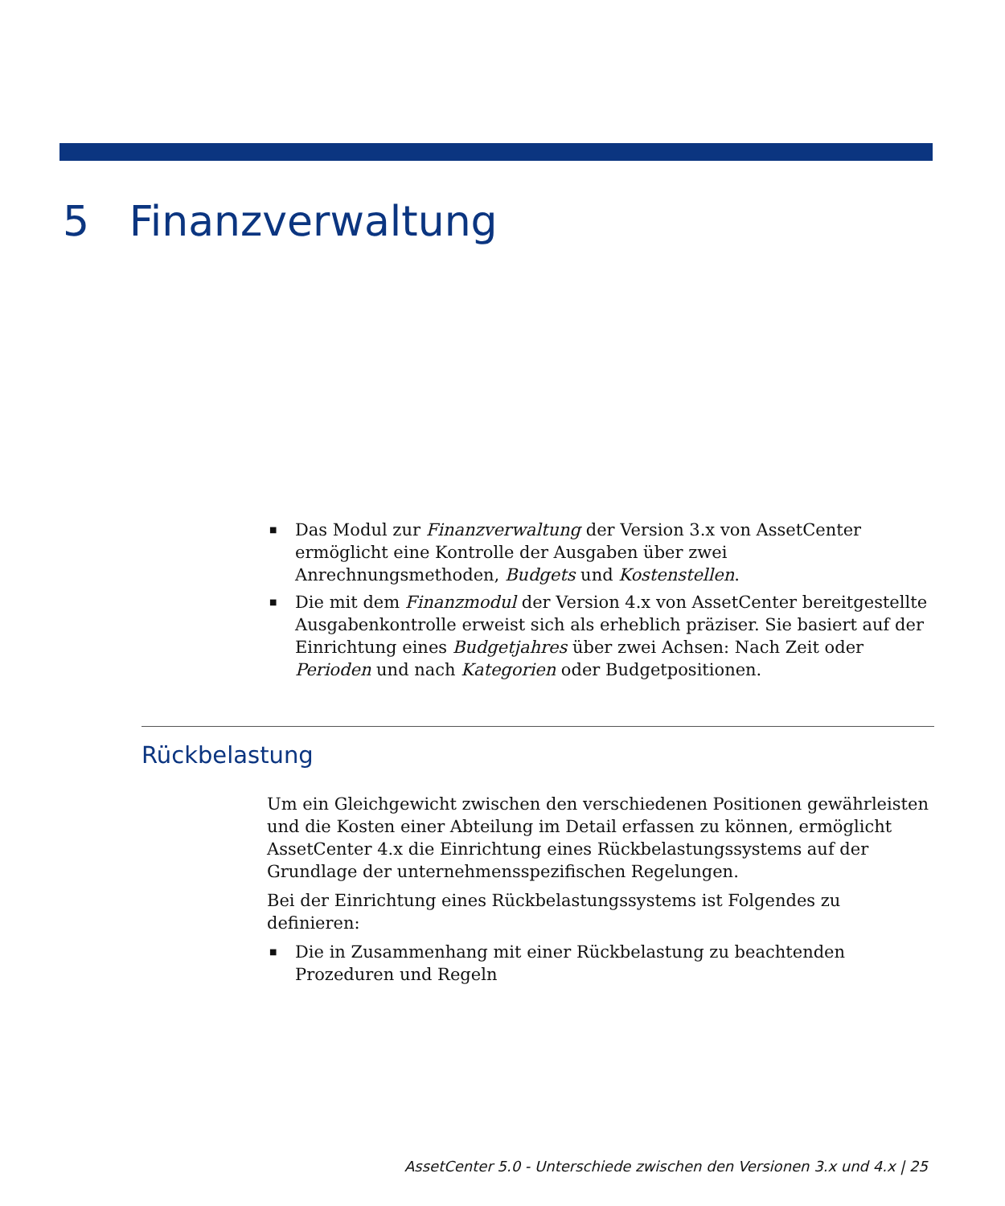5 Finanzverwaltung
■ Das Modul zur Finanzverwaltung der Version 3.x von AssetCenter ermöglicht eine Kontrolle der Ausgaben über zwei Anrechnungsmethoden, Budgets und Kostenstellen.
■ Die mit dem Finanzmodul der Version 4.x von AssetCenter bereitgestellte Ausgabenkontrolle erweist sich als erheblich präziser. Sie basiert auf der Einrichtung eines Budgetjahres über zwei Achsen: Nach Zeit oder Perioden und nach Kategorien oder Budgetpositionen.
Rückbelastung
Um ein Gleichgewicht zwischen den verschiedenen Positionen gewährleisten und die Kosten einer Abteilung im Detail erfassen zu können, ermöglicht AssetCenter 4.x die Einrichtung eines Rückbelastungssystems auf der Grundlage der unternehmensspezifischen Regelungen.
Bei der Einrichtung eines Rückbelastungssystems ist Folgendes zu definieren:
■ Die in Zusammenhang mit einer Rückbelastung zu beachtenden Prozeduren und Regeln
AssetCenter 5.0 - Unterschiede zwischen den Versionen 3.x und 4.x | 25